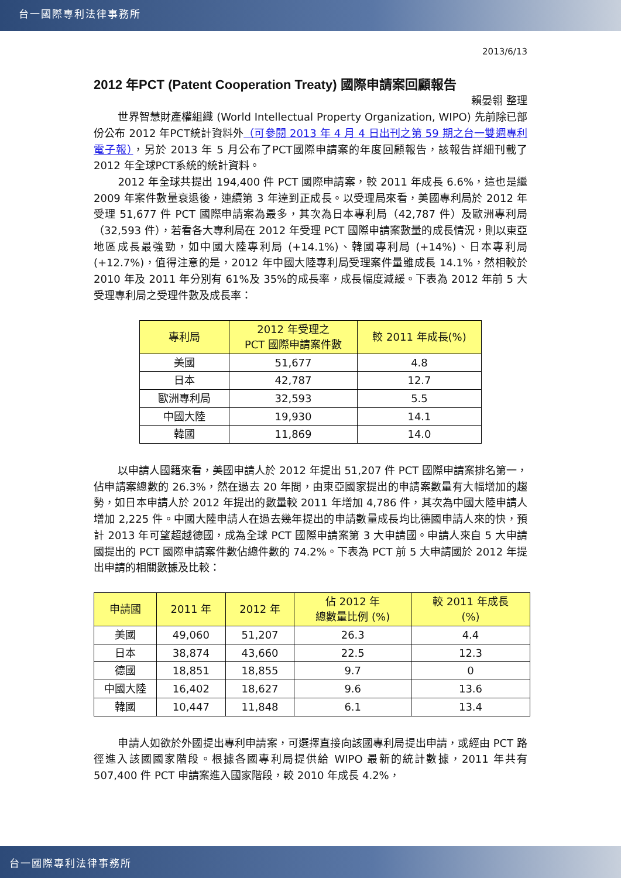台一國際專利法律事務所
2013/6/13
2012 年PCT (Patent Cooperation Treaty) 國際申請案回顧報告
賴晏翎 整理
世界智慧財產權組織 (World Intellectual Property Organization, WIPO) 先前除已部份公布 2012 年PCT統計資料外（可參閱 2013 年 4 月 4 日出刊之第 59 期之台一雙週專利電子報），另於 2013 年 5 月公布了PCT國際申請案的年度回顧報告，該報告詳細刊載了 2012 年全球PCT系統的統計資料。
2012 年全球共提出 194,400 件 PCT 國際申請案，較 2011 年成長 6.6%，這也是繼 2009 年案件數量衰退後，連續第 3 年達到正成長。以受理局來看，美國專利局於 2012 年受理 51,677 件 PCT 國際申請案為最多，其次為日本專利局（42,787 件）及歐洲專利局（32,593 件），若看各大專利局在 2012 年受理 PCT 國際申請案數量的成長情況，則以東亞地區成長最強勁，如中國大陸專利局 (+14.1%)、韓國專利局 (+14%)、日本專利局 (+12.7%)，值得注意的是，2012 年中國大陸專利局受理案件量雖成長 14.1%，然相較於 2010 年及 2011 年分別有 61%及 35%的成長率，成長幅度減緩。下表為 2012 年前 5 大受理專利局之受理件數及成長率：
| 專利局 | 2012 年受理之 PCT 國際申請案件數 | 較 2011 年成長(%) |
| --- | --- | --- |
| 美國 | 51,677 | 4.8 |
| 日本 | 42,787 | 12.7 |
| 歐洲專利局 | 32,593 | 5.5 |
| 中國大陸 | 19,930 | 14.1 |
| 韓國 | 11,869 | 14.0 |
以申請人國籍來看，美國申請人於 2012 年提出 51,207 件 PCT 國際申請案排名第一，佔申請案總數的 26.3%，然在過去 20 年間，由東亞國家提出的申請案數量有大幅增加的趨勢，如日本申請人於 2012 年提出的數量較 2011 年增加 4,786 件，其次為中國大陸申請人增加 2,225 件。中國大陸申請人在過去幾年提出的申請數量成長均比德國申請人來的快，預計 2013 年可望超越德國，成為全球 PCT 國際申請案第 3 大申請國。申請人來自 5 大申請國提出的 PCT 國際申請案件數佔總件數的 74.2%。下表為 PCT 前 5 大申請國於 2012 年提出申請的相關數據及比較：
| 申請國 | 2011 年 | 2012 年 | 佔 2012 年 總數量比例 (%) | 較 2011 年成長 (%) |
| --- | --- | --- | --- | --- |
| 美國 | 49,060 | 51,207 | 26.3 | 4.4 |
| 日本 | 38,874 | 43,660 | 22.5 | 12.3 |
| 德國 | 18,851 | 18,855 | 9.7 | 0 |
| 中國大陸 | 16,402 | 18,627 | 9.6 | 13.6 |
| 韓國 | 10,447 | 11,848 | 6.1 | 13.4 |
申請人如欲於外國提出專利申請案，可選擇直接向該國專利局提出申請，或經由 PCT 路徑進入該國國家階段。根據各國專利局提供給 WIPO 最新的統計數據，2011 年共有 507,400 件 PCT 申請案進入國家階段，較 2010 年成長 4.2%，
台一國際專利法律事務所